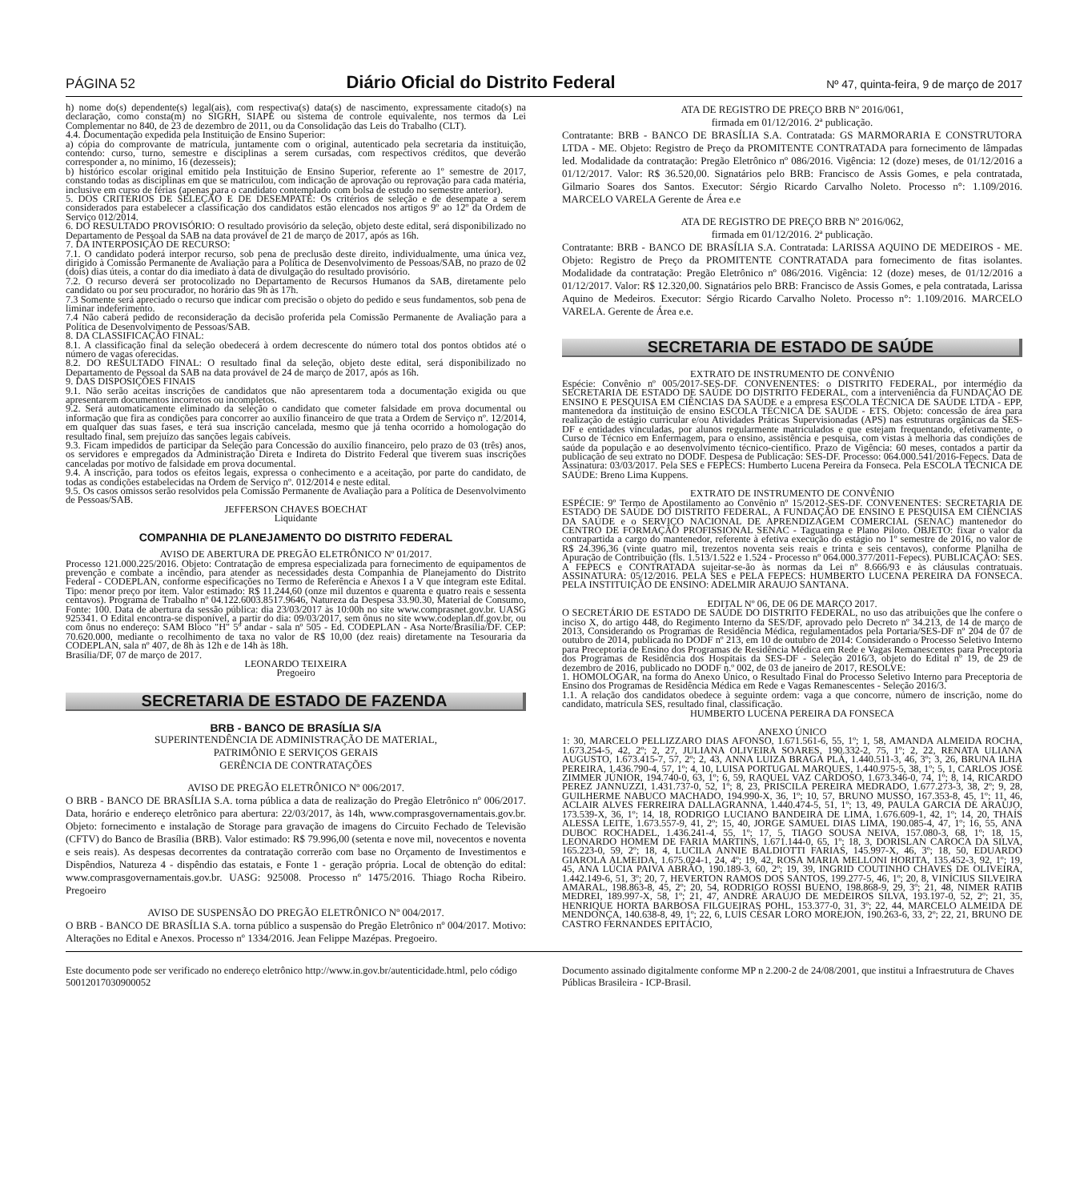PÁGINA 52 Diário Oficial do Distrito Federal Nº 47, quinta-feira, 9 de março de 2017
h) nome do(s) dependente(s) legal(ais), com respectiva(s) data(s) de nascimento, expressamente citado(s) na declaração, como consta(m) no SIGRH, SIAPE ou sistema de controle equivalente, nos termos da Lei Complementar no 840, de 23 de dezembro de 2011, ou da Consolidação das Leis do Trabalho (CLT).
4.4. Documentação expedida pela Instituição de Ensino Superior:
a) cópia do comprovante de matrícula, juntamente com o original, autenticado pela secretaria da instituição, contendo: curso, turno, semestre e disciplinas a serem cursadas, com respectivos créditos, que deverão corresponder a, no mínimo, 16 (dezesseis);
b) histórico escolar original emitido pela Instituição de Ensino Superior, referente ao 1º semestre de 2017, constando todas as disciplinas em que se matriculou, com indicação de aprovação ou reprovação para cada matéria, inclusive em curso de férias (apenas para o candidato contemplado com bolsa de estudo no semestre anterior).
5. DOS CRITÉRIOS DE SELEÇÃO E DE DESEMPATE: Os critérios de seleção e de desempate a serem considerados para estabelecer a classificação dos candidatos estão elencados nos artigos 9º ao 12º da Ordem de Serviço 012/2014.
6. DO RESULTADO PROVISÓRIO: O resultado provisório da seleção, objeto deste edital, será disponibilizado no Departamento de Pessoal da SAB na data provável de 21 de março de 2017, após as 16h.
7. DA INTERPOSIÇÃO DE RECURSO:
7.1. O candidato poderá interpor recurso, sob pena de preclusão deste direito, individualmente, uma única vez, dirigido à Comissão Permanente de Avaliação para a Política de Desenvolvimento de Pessoas/SAB, no prazo de 02 (dois) dias úteis, a contar do dia imediato à data de divulgação do resultado provisório.
7.2. O recurso deverá ser protocolizado no Departamento de Recursos Humanos da SAB, diretamente pelo candidato ou por seu procurador, no horário das 9h às 17h.
7.3 Somente será apreciado o recurso que indicar com precisão o objeto do pedido e seus fundamentos, sob pena de liminar indeferimento.
7.4 Não caberá pedido de reconsideração da decisão proferida pela Comissão Permanente de Avaliação para a Política de Desenvolvimento de Pessoas/SAB.
8. DA CLASSIFICAÇÃO FINAL:
8.1. A classificação final da seleção obedecerá à ordem decrescente do número total dos pontos obtidos até o número de vagas oferecidas.
8.2. DO RESULTADO FINAL: O resultado final da seleção, objeto deste edital, será disponibilizado no Departamento de Pessoal da SAB na data provável de 24 de março de 2017, após as 16h.
9. DAS DISPOSIÇÕES FINAIS
9.1. Não serão aceitas inscrições de candidatos que não apresentarem toda a documentação exigida ou que apresentarem documentos incorretos ou incompletos.
9.2. Será automaticamente eliminado da seleção o candidato que cometer falsidade em prova documental ou informação que fira as condições para concorrer ao auxílio financeiro de que trata a Ordem de Serviço nº. 12/2014, em qualquer das suas fases, e terá sua inscrição cancelada, mesmo que já tenha ocorrido a homologação do resultado final, sem prejuízo das sanções legais cabíveis.
9.3. Ficam impedidos de participar da Seleção para Concessão do auxílio financeiro, pelo prazo de 03 (três) anos, os servidores e empregados da Administração Direta e Indireta do Distrito Federal que tiverem suas inscrições canceladas por motivo de falsidade em prova documental.
9.4. A inscrição, para todos os efeitos legais, expressa o conhecimento e a aceitação, por parte do candidato, de todas as condições estabelecidas na Ordem de Serviço nº. 012/2014 e neste edital.
9.5. Os casos omissos serão resolvidos pela Comissão Permanente de Avaliação para a Política de Desenvolvimento de Pessoas/SAB.
JEFFERSON CHAVES BOECHAT
Liquidante
COMPANHIA DE PLANEJAMENTO DO DISTRITO FEDERAL
AVISO DE ABERTURA DE PREGÃO ELETRÔNICO Nº 01/2017.
Processo 121.000.225/2016. Objeto: Contratação de empresa especializada para fornecimento de equipamentos de prevenção e combate a incêndio, para atender as necessidades desta Companhia de Planejamento do Distrito Federal - CODEPLAN, conforme especificações no Termo de Referência e Anexos I a V que integram este Edital. Tipo: menor preço por item. Valor estimado: R$ 11.244,60 (onze mil duzentos e quarenta e quatro reais e sessenta centavos). Programa de Trabalho nº 04.122.6003.8517.9646, Natureza da Despesa 33.90.30, Material de Consumo, Fonte: 100. Data de abertura da sessão pública: dia 23/03/2017 às 10:00h no site www.comprasnet.gov.br. UASG 925341. O Edital encontra-se disponível, a partir do dia: 09/03/2017, sem ônus no site www.codeplan.df.gov.br, ou com ônus no endereço: SAM Bloco "H" 5º andar - sala nº 505 - Ed. CODEPLAN - Asa Norte/Brasília/DF. CEP: 70.620.000, mediante o recolhimento de taxa no valor de R$ 10,00 (dez reais) diretamente na Tesouraria da CODEPLAN, sala nº 407, de 8h às 12h e de 14h às 18h.
Brasília/DF, 07 de março de 2017.
LEONARDO TEIXEIRA
Pregoeiro
SECRETARIA DE ESTADO DE FAZENDA
BRB - BANCO DE BRASÍLIA S/A
SUPERINTENDÊNCIA DE ADMINISTRAÇÃO DE MATERIAL,
PATRIMÔNIO E SERVIÇOS GERAIS
GERÊNCIA DE CONTRATAÇÕES
AVISO DE PREGÃO ELETRÔNICO Nº 006/2017.
O BRB - BANCO DE BRASÍLIA S.A. torna pública a data de realização do Pregão Eletrônico nº 006/2017. Data, horário e endereço eletrônico para abertura: 22/03/2017, às 14h, www.comprasgovernamentais.gov.br. Objeto: fornecimento e instalação de Storage para gravação de imagens do Circuito Fechado de Televisão (CFTV) do Banco de Brasília (BRB). Valor estimado: R$ 79.996,00 (setenta e nove mil, novecentos e noventa e seis reais). As despesas decorrentes da contratação correrão com base no Orçamento de Investimentos e Dispêndios, Natureza 4 - dispêndio das estatais, e Fonte 1 - geração própria. Local de obtenção do edital: www.comprasgovernamentais.gov.br. UASG: 925008. Processo nº 1475/2016. Thiago Rocha Ribeiro. Pregoeiro
AVISO DE SUSPENSÃO DO PREGÃO ELETRÔNICO Nº 004/2017.
O BRB - BANCO DE BRASÍLIA S.A. torna público a suspensão do Pregão Eletrônico nº 004/2017. Motivo: Alterações no Edital e Anexos. Processo nº 1334/2016. Jean Felippe Mazépas. Pregoeiro.
ATA DE REGISTRO DE PREÇO BRB Nº 2016/061,
firmada em 01/12/2016. 2ª publicação.
Contratante: BRB - BANCO DE BRASÍLIA S.A. Contratada: GS MARMORARIA E CONSTRUTORA LTDA - ME. Objeto: Registro de Preço da PROMITENTE CONTRATADA para fornecimento de lâmpadas led. Modalidade da contratação: Pregão Eletrônico nº 086/2016. Vigência: 12 (doze) meses, de 01/12/2016 a 01/12/2017. Valor: R$ 36.520,00. Signatários pelo BRB: Francisco de Assis Gomes, e pela contratada, Gilmario Soares dos Santos. Executor: Sérgio Ricardo Carvalho Noleto. Processo n°: 1.109/2016. MARCELO VARELA Gerente de Área e.e
ATA DE REGISTRO DE PREÇO BRB Nº 2016/062,
firmada em 01/12/2016. 2ª publicação.
Contratante: BRB - BANCO DE BRASÍLIA S.A. Contratada: LARISSA AQUINO DE MEDEIROS - ME. Objeto: Registro de Preço da PROMITENTE CONTRATADA para fornecimento de fitas isolantes. Modalidade da contratação: Pregão Eletrônico nº 086/2016. Vigência: 12 (doze) meses, de 01/12/2016 a 01/12/2017. Valor: R$ 12.320,00. Signatários pelo BRB: Francisco de Assis Gomes, e pela contratada, Larissa Aquino de Medeiros. Executor: Sérgio Ricardo Carvalho Noleto. Processo n°: 1.109/2016. MARCELO VARELA. Gerente de Área e.e.
SECRETARIA DE ESTADO DE SAÚDE
EXTRATO DE INSTRUMENTO DE CONVÊNIO
Espécie: Convênio nº 005/2017-SES-DF. CONVENENTES: o DISTRITO FEDERAL, por intermédio da SECRETARIA DE ESTADO DE SAÚDE DO DISTRITO FEDERAL, com a interveniência da FUNDAÇÃO DE ENSINO E PESQUISA EM CIÊNCIAS DA SAÚDE e a empresa ESCOLA TÉCNICA DE SAÚDE LTDA - EPP, mantenedora da instituição de ensino ESCOLA TÉCNICA DE SAÚDE - ETS. Objeto: concessão de área para realização de estágio curricular e/ou Atividades Práticas Supervisionadas (APS) nas estruturas orgânicas da SES-DF e entidades vinculadas, por alunos regularmente matriculados e que estejam frequentando, efetivamente, o Curso de Técnico em Enfermagem, para o ensino, assistência e pesquisa, com vistas à melhoria das condições de saúde da população e ao desenvolvimento técnico-científico. Prazo de Vigência: 60 meses, contados a partir da publicação de seu extrato no DODF. Despesa de Publicação: SES-DF. Processo: 064.000.541/2016-Fepecs. Data de Assinatura: 03/03/2017. Pela SES e FEPECS: Humberto Lucena Pereira da Fonseca. Pela ESCOLA TÉCNICA DE SAÚDE: Breno Lima Kuppens.
EXTRATO DE INSTRUMENTO DE CONVÊNIO
ESPÉCIE: 9º Termo de Apostilamento ao Convênio nº 15/2012-SES-DF. CONVENENTES: SECRETARIA DE ESTADO DE SAÚDE DO DISTRITO FEDERAL, A FUNDAÇÃO DE ENSINO E PESQUISA EM CIÊNCIAS DA SAÚDE e o SERVIÇO NACIONAL DE APRENDIZAGEM COMERCIAL (SENAC) mantenedor do CENTRO DE FORMAÇÃO PROFISSIONAL SENAC - Taguatinga e Plano Piloto. OBJETO: fixar o valor da contrapartida a cargo do mantenedor, referente à efetiva execução do estágio no 1º semestre de 2016, no valor de R$ 24.396,36 (vinte quatro mil, trezentos noventa seis reais e trinta e seis centavos), conforme Planilha de Apuração de Contribuição (fls. 1.513/1.522 e 1.524 - Processo nº 064.000.377/2011-Fepecs). PUBLICAÇÃO: SES. A FEPECS e CONTRATADA sujeitar-se-ão às normas da Lei nº 8.666/93 e às cláusulas contratuais. ASSINATURA: 05/12/2016. PELA SES e PELA FEPECS: HUMBERTO LUCENA PEREIRA DA FONSECA. PELA INSTITUIÇÃO DE ENSINO: ADELMIR ARAUJO SANTANA.
EDITAL Nº 06, DE 06 DE MARÇO 2017.
O SECRETÁRIO DE ESTADO DE SAÚDE DO DISTRITO FEDERAL, no uso das atribuições que lhe confere o inciso X, do artigo 448, do Regimento Interno da SES/DF, aprovado pelo Decreto nº 34.213, de 14 de março de 2013, Considerando os Programas de Residência Médica, regulamentados pela Portaria/SES-DF nº 204 de 07 de outubro de 2014, publicada no DODF nº 213, em 10 de outubro de 2014: Considerando o Processo Seletivo Interno para Preceptoria de Ensino dos Programas de Residência Médica em Rede e Vagas Remanescentes para Preceptoria dos Programas de Residência dos Hospitais da SES-DF - Seleção 2016/3, objeto do Edital nº 19, de 29 de dezembro de 2016, publicado no DODF n.º 002, de 03 de janeiro de 2017, RESOLVE:
1. HOMOLOGAR, na forma do Anexo Único, o Resultado Final do Processo Seletivo Interno para Preceptoria de Ensino dos Programas de Residência Médica em Rede e Vagas Remanescentes - Seleção 2016/3.
1.1. A relação dos candidatos obedece à seguinte ordem: vaga a que concorre, número de inscrição, nome do candidato, matrícula SES, resultado final, classificação.
HUMBERTO LUCENA PEREIRA DA FONSECA
ANEXO ÚNICO
1: 30, MARCELO PELLIZZARO DIAS AFONSO, 1.671.561-6, 55, 1º; 1, 58, AMANDA ALMEIDA ROCHA, 1.673.254-5, 42, 2º; 2, 27, JULIANA OLIVEIRA SOARES, 190.332-2, 75, 1º; 2, 22, RENATA ULIANA AUGUSTO, 1.673.415-7, 57, 2º; 2, 43, ANNA LUIZA BRAGA PLÁ, 1.440.511-3, 46, 3º; 3, 26, BRUNA ILHA PEREIRA, 1.436.790-4, 57, 1º; 4, 10, LUISA PORTUGAL MARQUES, 1.440.975-5, 38, 1º; 5, 1, CARLOS JOSÉ ZIMMER JÚNIOR, 194.740-0, 63, 1º; 6, 59, RAQUEL VAZ CARDOSO, 1.673.346-0, 74, 1º; 8, 14, RICARDO PEREZ JANNUZZI, 1.431.737-0, 52, 1º; 8, 23, PRISCILA PEREIRA MEDRADO, 1.677.273-3, 38, 2º; 9, 28, GUILHERME NABUCO MACHADO, 194.990-X, 36, 1º; 10, 57, BRUNO MUSSO, 167.353-8, 45, 1º; 11, 46, ACLAIR ALVES FERREIRA DALLAGRANNA, 1.440.474-5, 51, 1º; 13, 49, PAULA GARCIA DE ARAÚJO, 173.539-X, 36, 1º; 14, 18, RODRIGO LUCIANO BANDEIRA DE LIMA, 1.676.609-1, 42, 1º; 14, 20, THAÍS ALESSA LEITE, 1.673.557-9, 41, 2º; 15, 40, JORGE SAMUEL DIAS LIMA, 190.085-4, 47, 1º; 16, 55, ANA DUBOC ROCHADEL, 1.436.241-4, 55, 1º; 17, 5, TIAGO SOUSA NEIVA, 157.080-3, 68, 1º; 18, 15, LEONARDO HOMEM DE FARIA MARTINS, 1.671.144-0, 65, 1º; 18, 3, DORISLAN CAROCA DA SILVA, 165.223-0, 59, 2º; 18, 4, LUCILA ANNIE BALDIOTTI FARIAS, 145.997-X, 46, 3º; 18, 50, EDUARDO GIAROLA ALMEIDA, 1.675.024-1, 24, 4º; 19, 42, ROSA MARIA MELLONI HORITA, 135.452-3, 92, 1º; 19, 45, ANA LÚCIA PAIVA ABRÃO, 190.189-3, 60, 2º; 19, 39, INGRID COUTINHO CHAVES DE OLIVEIRA, 1.442.149-6, 51, 3º; 20, 7, HEVERTON RAMOS DOS SANTOS, 199.277-5, 46, 1º; 20, 8, VINÍCIUS SILVEIRA AMARAL, 198.863-8, 45, 2º; 20, 54, RODRIGO ROSSI BUENO, 198.868-9, 29, 3º; 21, 48, NIMER RATIB MEDREI, 189.997-X, 58, 1º; 21, 47, ANDRÉ ARAÚJO DE MEDEIROS SILVA, 193.197-0, 52, 2º; 21, 35, HENRIQUE HORTA BARBOSA FILGUEIRAS POHL, 153.377-0, 31, 3º; 22, 44, MARCELO ALMEIDA DE MENDONÇA, 140.638-8, 49, 1º; 22, 6, LUÍS CÉSAR LORO MOREJON, 190.263-6, 33, 2º; 22, 21, BRUNO DE CASTRO FERNANDES EPITÁCIO,
Este documento pode ser verificado no endereço eletrônico http://www.in.gov.br/autenticidade.html, pelo código 50012017030900052
Documento assinado digitalmente conforme MP n 2.200-2 de 24/08/2001, que institui a Infraestrutura de Chaves Públicas Brasileira - ICP-Brasil.